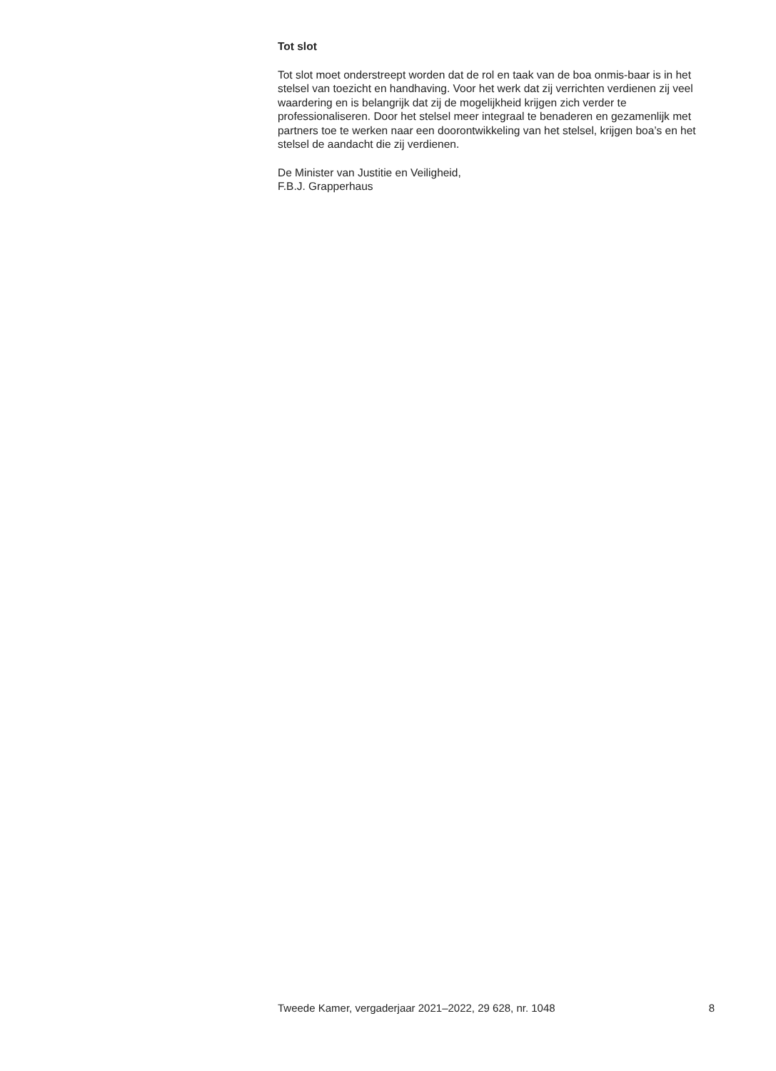Tot slot
Tot slot moet onderstreept worden dat de rol en taak van de boa onmis-baar is in het stelsel van toezicht en handhaving. Voor het werk dat zij verrichten verdienen zij veel waardering en is belangrijk dat zij de mogelijkheid krijgen zich verder te professionaliseren. Door het stelsel meer integraal te benaderen en gezamenlijk met partners toe te werken naar een doorontwikkeling van het stelsel, krijgen boa’s en het stelsel de aandacht die zij verdienen.
De Minister van Justitie en Veiligheid,
F.B.J. Grapperhaus
Tweede Kamer, vergaderjaar 2021–2022, 29 628, nr. 1048 8